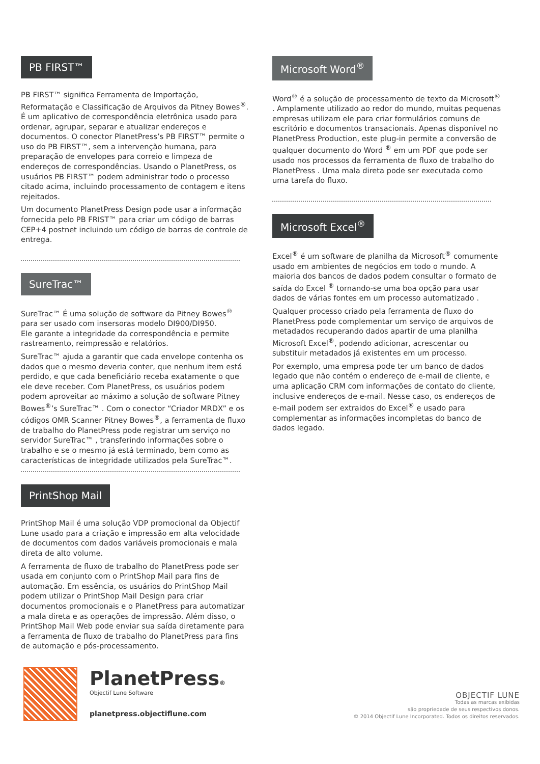PB FIRST™
PB FIRST™ significa Ferramenta de Importação, Reformatação e Classificação de Arquivos da Pitney Bowes<sup>®</sup>. É um aplicativo de correspondência eletrônica usado para ordenar, agrupar, separar e atualizar endereços e documentos. O conector PlanetPress’s PB FIRST™ permite o uso do PB FIRST™, sem a intervenção humana, para preparação de envelopes para correio e limpeza de endereços de correspondências. Usando o PlanetPress, os usuários PB FIRST™ podem administrar todo o processo citado acima, incluindo processamento de contagem e itens rejeitados.
Um documento PlanetPress Design pode usar a informação fornecida pelo PB FRIST™ para criar um código de barras CEP+4 postnet incluindo um código de barras de controle de entrega.
SureTrac™
SureTrac™ É uma solução de software da Pitney Bowes<sup>®</sup> para ser usado com insersoras modelo DI900/DI950.
Ele garante a integridade da correspondência e permite rastreamento, reimpressão e relatórios.
SureTrac™ ajuda a garantir que cada envelope contenha os dados que o mesmo deveria conter, que nenhum item está perdido, e que cada beneficiário receba exatamente o que ele deve receber. Com PlanetPress, os usuários podem podem aproveitar ao máximo a solução de software Pitney Bowes<sup>®</sup>’s SureTrac™ . Com o conector “Criador MRDX” e os códigos OMR Scanner Pitney Bowes<sup>®</sup>, a ferramenta de fluxo de trabalho do PlanetPress pode registrar um serviço no servidor SureTrac™ , transferindo informações sobre o trabalho e se o mesmo já está terminado, bem como as características de integridade utilizados pela SureTrac™.
PrintShop Mail
PrintShop Mail é uma solução VDP promocional da Objectif Lune usado para a criação e impressão em alta velocidade de documentos com dados variáveis promocionais e mala direta de alto volume.
A ferramenta de fluxo de trabalho do PlanetPress pode ser usada em conjunto com o PrintShop Mail para fins de automação. Em essência, os usuários do PrintShop Mail podem utilizar o PrintShop Mail Design para criar documentos promocionais e o PlanetPress para automatizar a mala direta e as operações de impressão. Além disso, o PrintShop Mail Web pode enviar sua saída diretamente para a ferramenta de fluxo de trabalho do PlanetPress para fins de automação e pós-processamento.
Microsoft Word<sup>®</sup>
Word<sup>®</sup> é a solução de processamento de texto da Microsoft<sup>®</sup> . Amplamente utilizado ao redor do mundo, muitas pequenas empresas utilizam ele para criar formulários comuns de escritório e documentos transacionais. Apenas disponível no PlanetPress Production, este plug-in permite a conversão de qualquer documento do Word <sup>®</sup> em um PDF que pode ser usado nos processos da ferramenta de fluxo de trabalho do PlanetPress . Uma mala direta pode ser executada como uma tarefa do fluxo.
Microsoft Excel<sup>®</sup>
Excel<sup>®</sup> é um software de planilha da Microsoft<sup>®</sup> comumente usado em ambientes de negócios em todo o mundo. A maioria dos bancos de dados podem consultar o formato de saída do Excel <sup>®</sup> tornando-se uma boa opção para usar dados de várias fontes em um processo automatizado .
Qualquer processo criado pela ferramenta de fluxo do PlanetPress pode complementar um serviço de arquivos de metadados recuperando dados apartir de uma planilha Microsoft Excel<sup>®</sup>, podendo adicionar, acrescentar ou substituir metadados já existentes em um processo.
Por exemplo, uma empresa pode ter um banco de dados legado que não contém o endereço de e-mail de cliente, e uma aplicação CRM com informações de contato do cliente, inclusive endereços de e-mail. Nesse caso, os endereços de e-mail podem ser extraidos do Excel<sup>®</sup> e usado para complementar as informações incompletas do banco de dados legado.
PlanetPress®
Objectif Lune Software
planetpress.objectiflune.com
OBJECTIF LUNE
Todas as marcas exibidas
são propriedade de seus respectivos donos.
© 2014 Objectif Lune Incorporated. Todos os direitos reservados.